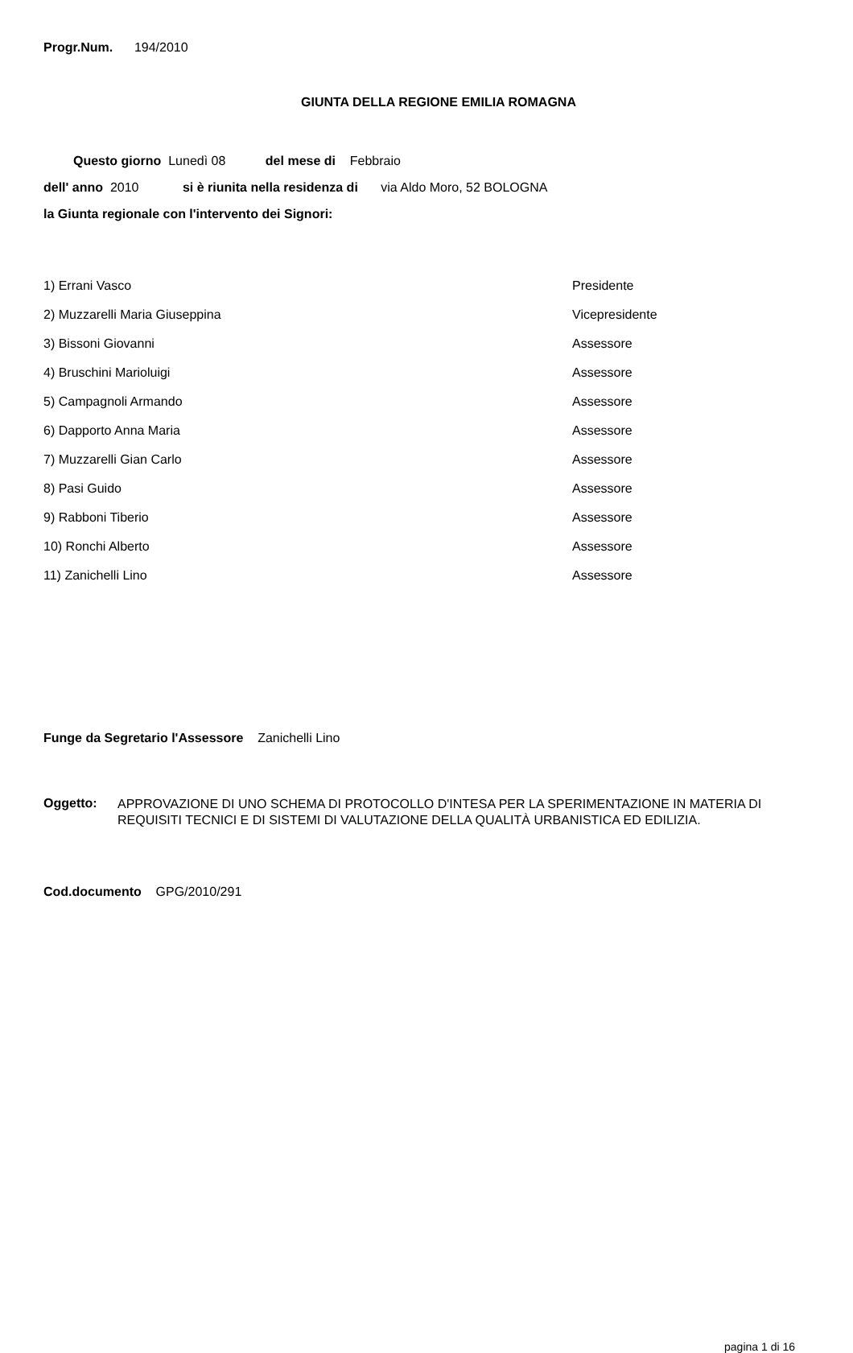Progr.Num. 194/2010
GIUNTA DELLA REGIONE EMILIA ROMAGNA
Questo giorno Lunedì 08 del mese di Febbraio
dell' anno 2010 si è riunita nella residenza di via Aldo Moro, 52 BOLOGNA
la Giunta regionale con l'intervento dei Signori:
| 1) Errani Vasco | Presidente |
| 2) Muzzarelli Maria Giuseppina | Vicepresidente |
| 3) Bissoni Giovanni | Assessore |
| 4) Bruschini Marioluigi | Assessore |
| 5) Campagnoli Armando | Assessore |
| 6) Dapporto Anna Maria | Assessore |
| 7) Muzzarelli Gian Carlo | Assessore |
| 8) Pasi Guido | Assessore |
| 9) Rabboni Tiberio | Assessore |
| 10) Ronchi Alberto | Assessore |
| 11) Zanichelli Lino | Assessore |
Funge da Segretario l'Assessore Zanichelli Lino
Oggetto:
APPROVAZIONE DI UNO SCHEMA DI PROTOCOLLO D'INTESA PER LA SPERIMENTAZIONE IN MATERIA DI REQUISITI TECNICI E DI SISTEMI DI VALUTAZIONE DELLA QUALITÀ URBANISTICA ED EDILIZIA.
Cod.documento GPG/2010/291
pagina 1 di 16